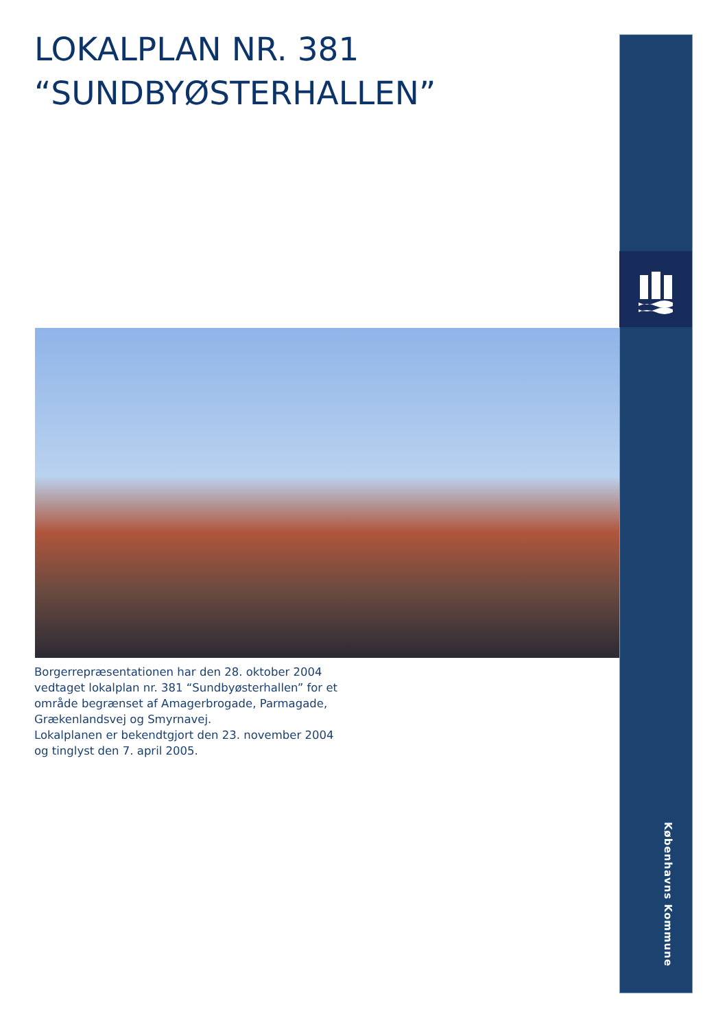LOKALPLAN NR. 381
“SUNDBYØSTERHALLEN”
Borgerrepræsentationen har den 28. oktober 2004 vedtaget lokalplan nr. 381 “Sundbyøsterhallen” for et område begrænset af Amagerbrogade, Parmagade, Grækenlandsvej og Smyrnavej.
Lokalplanen er bekendtgjort den 23. november 2004 og tinglyst den 7. april 2005.
Københavns Kommune